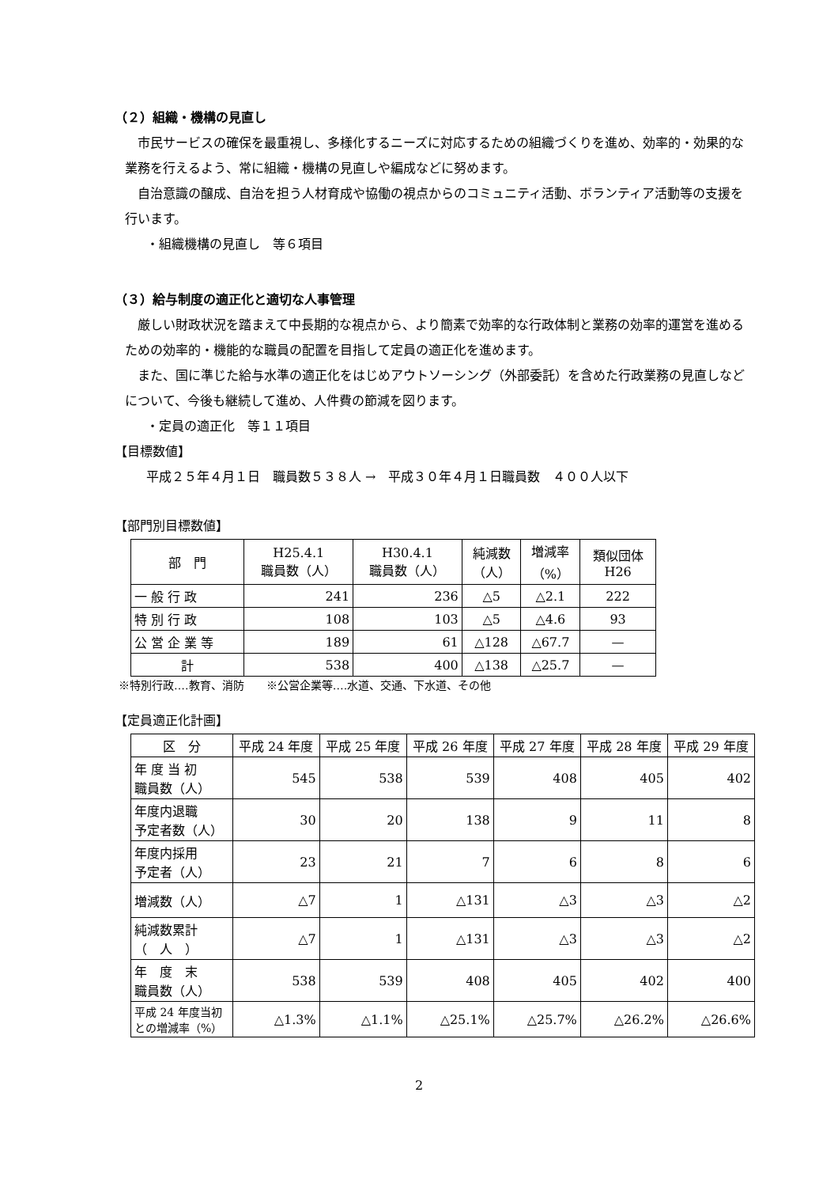（２）組織・機構の見直し
市民サービスの確保を最重視し、多様化するニーズに対応するための組織づくりを進め、効率的・効果的な業務を行えるよう、常に組織・機構の見直しや編成などに努めます。
自治意識の醸成、自治を担う人材育成や協働の視点からのコミュニティ活動、ボランティア活動等の支援を行います。
・組織機構の見直し　等６項目
（３）給与制度の適正化と適切な人事管理
厳しい財政状況を踏まえて中長期的な視点から、より簡素で効率的な行政体制と業務の効率的運営を進めるための効率的・機能的な職員の配置を目指して定員の適正化を進めます。
また、国に準じた給与水準の適正化をはじめアウトソーシング（外部委託）を含めた行政業務の見直しなどについて、今後も継続して進め、人件費の節減を図ります。
・定員の適正化　等１１項目
【目標数値】
平成２５年４月１日　職員数５３８人 →　平成３０年４月１日職員数　４００人以下
【部門別目標数値】
| 部 門 | H25.4.1 職員数（人） | H30.4.1 職員数（人） | 純減数 （人） | 増減率 （%） | 類似団体 H26 |
| --- | --- | --- | --- | --- | --- |
| 一 般 行 政 | 241 | 236 | △5 | △2.1 | 222 |
| 特 別 行 政 | 108 | 103 | △5 | △4.6 | 93 |
| 公 営 企 業 等 | 189 | 61 | △128 | △67.7 | — |
| 計 | 538 | 400 | △138 | △25.7 | — |
※特別行政‥‥教育、消防　　※公営企業等‥‥水道、交通、下水道、その他
【定員適正化計画】
| 区 分 | 平成 24 年度 | 平成 25 年度 | 平成 26 年度 | 平成 27 年度 | 平成 28 年度 | 平成 29 年度 |
| --- | --- | --- | --- | --- | --- | --- |
| 年 度 当 初 職員数（人） | 545 | 538 | 539 | 408 | 405 | 402 |
| 年度内退職 予定者数（人） | 30 | 20 | 138 | 9 | 11 | 8 |
| 年度内採用 予定者（人） | 23 | 21 | 7 | 6 | 8 | 6 |
| 増減数（人） | △7 | 1 | △131 | △3 | △3 | △2 |
| 純減数累計 （ 人 ） | △7 | 1 | △131 | △3 | △3 | △2 |
| 年 度 末 職員数（人） | 538 | 539 | 408 | 405 | 402 | 400 |
| 平成 24 年度当初 との増減率（%） | △1.3% | △1.1% | △25.1% | △25.7% | △26.2% | △26.6% |
2